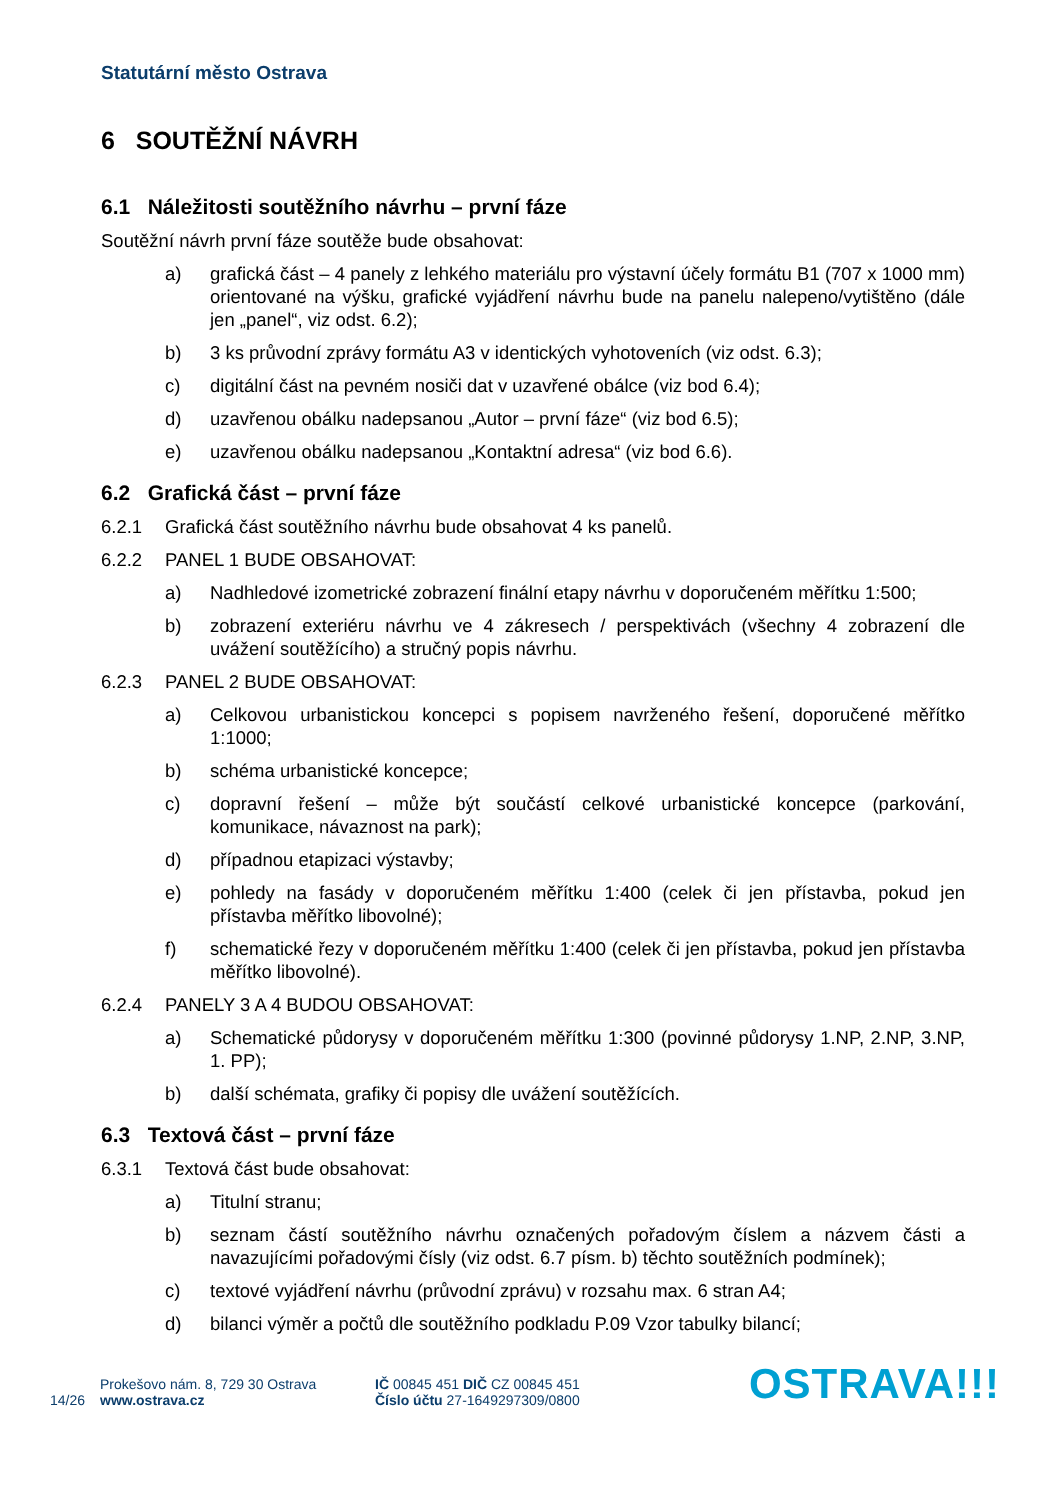Statutární město Ostrava
6 SOUTĚŽNÍ NÁVRH
6.1 Náležitosti soutěžního návrhu – první fáze
Soutěžní návrh první fáze soutěže bude obsahovat:
a) grafická část – 4 panely z lehkého materiálu pro výstavní účely formátu B1 (707 x 1000 mm) orientované na výšku, grafické vyjádření návrhu bude na panelu nalepeno/vytištěno (dále jen „panel“, viz odst. 6.2);
b) 3 ks průvodní zprávy formátu A3 v identických vyhotoveních (viz odst. 6.3);
c) digitální část na pevném nosiči dat v uzavřené obálce (viz bod 6.4);
d) uzavřenou obálku nadepsanou „Autor – první fáze“ (viz bod 6.5);
e) uzavřenou obálku nadepsanou „Kontaktní adresa“ (viz bod 6.6).
6.2 Grafická část – první fáze
6.2.1 Grafická část soutěžního návrhu bude obsahovat 4 ks panelů.
6.2.2 PANEL 1 BUDE OBSAHOVAT:
a) Nadhledové izometrické zobrazení finální etapy návrhu v doporučeném měřítku 1:500;
b) zobrazení exteriéru návrhu ve 4 zákresech / perspektivách (všechny 4 zobrazení dle uvážení soutěžícího) a stručný popis návrhu.
6.2.3 PANEL 2 BUDE OBSAHOVAT:
a) Celkovou urbanistickou koncepci s popisem navrženého řešení, doporučené měřítko 1:1000;
b) schéma urbanistické koncepce;
c) dopravní řešení – může být součástí celkové urbanistické koncepce (parkování, komunikace, návaznost na park);
d) případnou etapizaci výstavby;
e) pohledy na fasády v doporučeném měřítku 1:400 (celek či jen přístavba, pokud jen přístavba měřítko libovolné);
f) schematické řezy v doporučeném měřítku 1:400 (celek či jen přístavba, pokud jen přístavba měřítko libovolné).
6.2.4 PANELY 3 A 4 BUDOU OBSAHOVAT:
a) Schematické půdorysy v doporučeném měřítku 1:300 (povinné půdorysy 1.NP, 2.NP, 3.NP, 1. PP);
b) další schémata, grafiky či popisy dle uvážení soutěžících.
6.3 Textová část – první fáze
6.3.1 Textová část bude obsahovat:
a) Titulní stranu;
b) seznam částí soutěžního návrhu označených pořadovým číslem a názvem části a navazujícími pořadovými čísly (viz odst. 6.7 písm. b) těchto soutěžních podmínek);
c) textové vyjádření návrhu (průvodní zprávu) v rozsahu max. 6 stran A4;
d) bilanci výměr a počtů dle soutěžního podkladu P.09 Vzor tabulky bilancí;
14/26
Prokešovo nám. 8, 729 30 Ostrava
www.ostrava.cz
IČ 00845 451 DIČ CZ 00845 451
Číslo účtu 27-1649297309/0800
OSTRAVA!!!